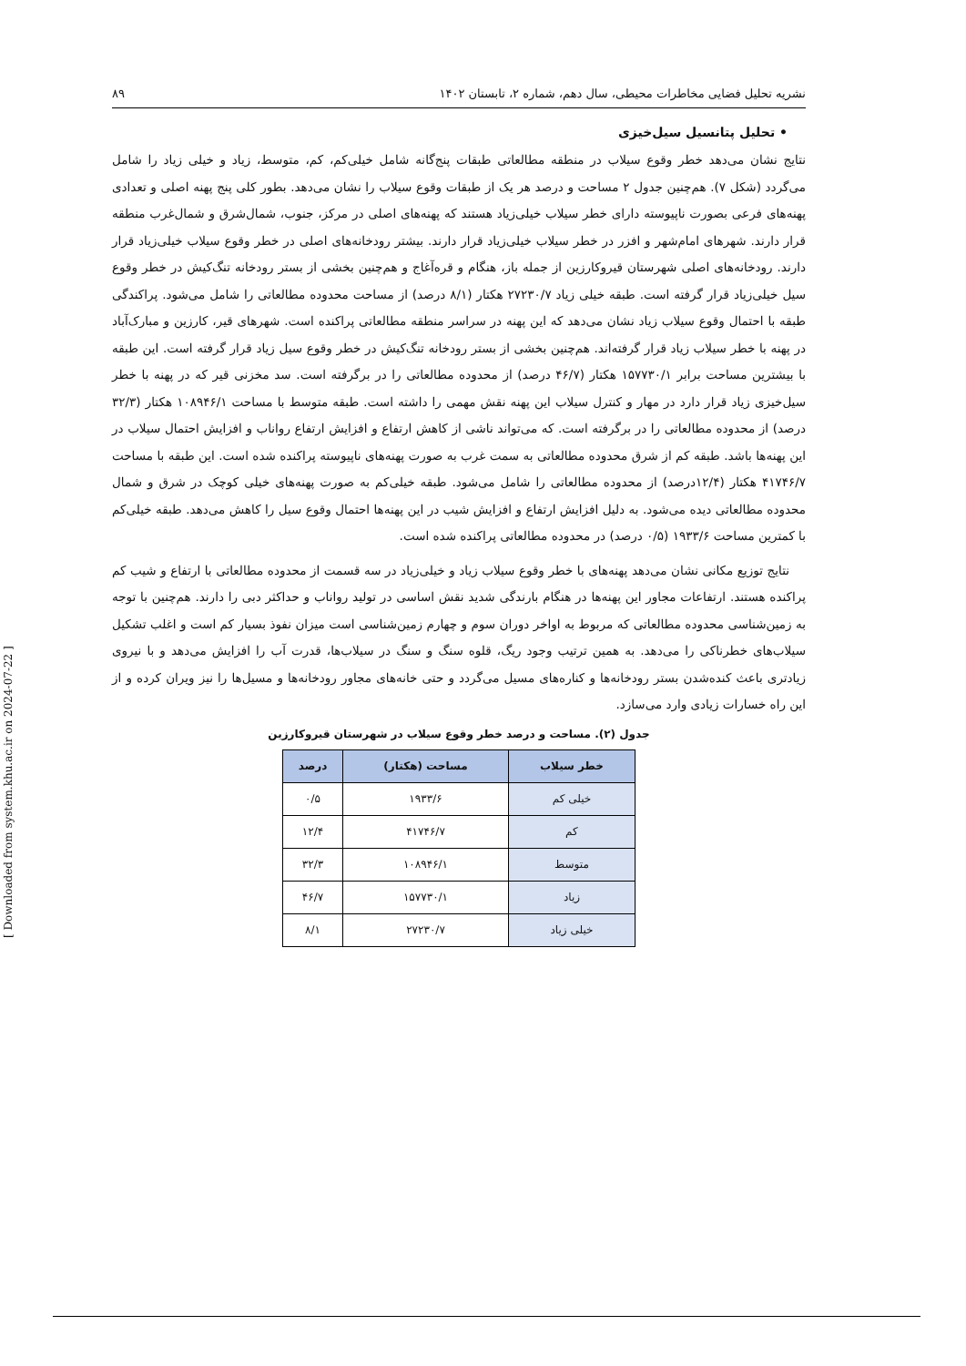نشریه تحلیل فضایی مخاطرات محیطی، سال دهم، شماره ۲، تابستان ۱۴۰۲ ۸۹
• تحلیل پتانسیل سیل‌خیزی
نتایج نشان می‌دهد خطر وقوع سیلاب در منطقه مطالعاتی طبقات پنج‌گانه شامل خیلی‌کم، کم، متوسط، زیاد و خیلی زیاد را شامل می‌گردد (شکل ۷). هم‌چنین جدول ۲ مساحت و درصد هر یک از طبقات وقوع سیلاب را نشان می‌دهد. بطور کلی پنج پهنه اصلی و تعدادی پهنه‌های فرعی بصورت ناپیوسته دارای خطر سیلاب خیلی‌زیاد هستند که پهنه‌های اصلی در مرکز، جنوب، شمال‌شرق و شمال‌غرب منطقه قرار دارند. شهرهای امام‌شهر و افزر در خطر سیلاب خیلی‌زیاد قرار دارند. بیشتر رودخانه‌های اصلی در خطر وقوع سیلاب خیلی‌زیاد قرار دارند. رودخانه‌های اصلی شهرستان قیروکارزین از جمله باز، هنگام و قره‌آغاج و هم‌چنین بخشی از بستر رودخانه تنگ‌کیش در خطر وقوع سیل خیلی‌زیاد قرار گرفته است. طبقه خیلی زیاد ۲۷۲۳۰/۷ هکتار (۸/۱ درصد) از مساحت محدوده مطالعاتی را شامل می‌شود. پراکندگی طبقه با احتمال وقوع سیلاب زیاد نشان می‌دهد که این پهنه در سراسر منطقه مطالعاتی پراکنده است. شهرهای قیر، کارزین و مبارک‌آباد در پهنه با خطر سیلاب زیاد قرار گرفته‌اند. هم‌چنین بخشی از بستر رودخانه تنگ‌کیش در خطر وقوع سیل زیاد قرار گرفته است. این طبقه با بیشترین مساحت برابر ۱۵۷۷۳۰/۱ هکتار (۴۶/۷ درصد) از محدوده مطالعاتی را در برگرفته است. سد مخزنی قیر که در پهنه با خطر سیل‌خیزی زیاد قرار دارد در مهار و کنترل سیلاب این پهنه نقش مهمی را داشته است. طبقه متوسط با مساحت ۱۰۸۹۴۶/۱ هکتار (۳۲/۳ درصد) از محدوده مطالعاتی را در برگرفته است. که می‌تواند ناشی از کاهش ارتفاع و افزایش ارتفاع رواناب و افزایش احتمال سیلاب در این پهنه‌ها باشد. طبقه کم از شرق محدوده مطالعاتی به سمت غرب به صورت پهنه‌های ناپیوسته پراکنده شده است. این طبقه با مساحت ۴۱۷۴۶/۷ هکتار (۱۲/۴درصد) از محدوده مطالعاتی را شامل می‌شود. طبقه خیلی‌کم به صورت پهنه‌های خیلی کوچک در شرق و شمال محدوده مطالعاتی دیده می‌شود. به دلیل افزایش ارتفاع و افزایش شیب در این پهنه‌ها احتمال وقوع سیل را کاهش می‌دهد. طبقه خیلی‌کم با کمترین مساحت ۱۹۳۳/۶ (۰/۵ درصد) در محدوده مطالعاتی پراکنده شده است.
نتایج توزیع مکانی نشان می‌دهد پهنه‌های با خطر وقوع سیلاب زیاد و خیلی‌زیاد در سه قسمت از محدوده مطالعاتی با ارتفاع و شیب کم پراکنده هستند. ارتفاعات مجاور این پهنه‌ها در هنگام بارندگی شدید نقش اساسی در تولید رواناب و حداکثر دبی را دارند. هم‌چنین با توجه به زمین‌شناسی محدوده مطالعاتی که مربوط به اواخر دوران سوم و چهارم زمین‌شناسی است میزان نفوذ بسیار کم است و اغلب تشکیل سیلاب‌های خطرناکی را می‌دهد. به همین ترتیب وجود ریگ، قلوه سنگ و سنگ در سیلاب‌ها، قدرت آب را افزایش می‌دهد و با نیروی زیادتری باعث کنده‌شدن بستر رودخانه‌ها و کناره‌های مسیل می‌گردد و حتی خانه‌های مجاور رودخانه‌ها و مسیل‌ها را نیز ویران کرده و از این راه خسارات زیادی وارد می‌سازد.
جدول (۲). مساحت و درصد خطر وقوع سیلاب در شهرستان قیروکارزین
| خطر سیلاب | مساحت (هکتار) | درصد |
| --- | --- | --- |
| خیلی کم | ۱۹۳۳/۶ | ۰/۵ |
| کم | ۴۱۷۴۶/۷ | ۱۲/۴ |
| متوسط | ۱۰۸۹۴۶/۱ | ۳۲/۳ |
| زیاد | ۱۵۷۷۳۰/۱ | ۴۶/۷ |
| خیلی زیاد | ۲۷۲۳۰/۷ | ۸/۱ |
[ Downloaded from system.khu.ac.ir on 2024-07-22 ]